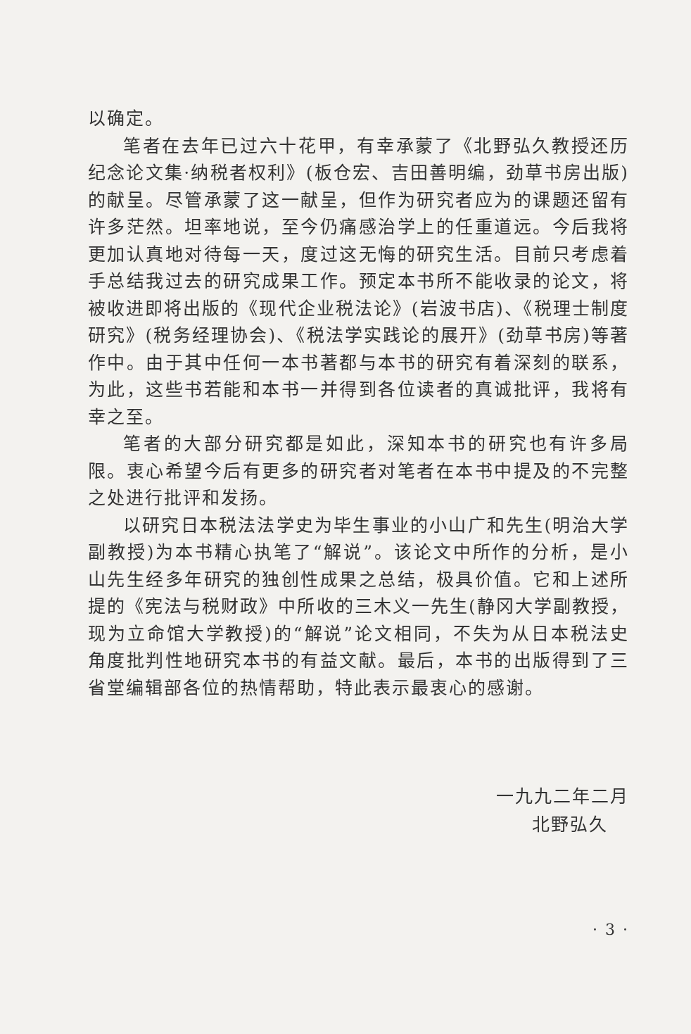以确定。
笔者在去年已过六十花甲，有幸承蒙了《北野弘久教授还历纪念论文集·纳税者权利》(板仓宏、吉田善明编，劲草书房出版)的献呈。尽管承蒙了这一献呈，但作为研究者应为的课题还留有许多茫然。坦率地说，至今仍痛感治学上的任重道远。今后我将更加认真地对待每一天，度过这无悔的研究生活。目前只考虑着手总结我过去的研究成果工作。预定本书所不能收录的论文，将被收进即将出版的《现代企业税法论》(岩波书店)、《税理士制度研究》(税务经理协会)、《税法学实践论的展开》(劲草书房)等著作中。由于其中任何一本书著都与本书的研究有着深刻的联系，为此，这些书若能和本书一并得到各位读者的真诚批评，我将有幸之至。
笔者的大部分研究都是如此，深知本书的研究也有许多局限。衷心希望今后有更多的研究者对笔者在本书中提及的不完整之处进行批评和发扬。
以研究日本税法法学史为毕生事业的小山广和先生(明治大学副教授)为本书精心执笔了“解说”。该论文中所作的分析，是小山先生经多年研究的独创性成果之总结，极具价值。它和上述所提的《宪法与税财政》中所收的三木义一先生(静冈大学副教授，现为立命馆大学教授)的“解说”论文相同，不失为从日本税法史角度批判性地研究本书的有益文献。最后，本书的出版得到了三省堂编辑部各位的热情帮助，特此表示最衷心的感谢。
一九九二年二月
北野弘久
· 3 ·